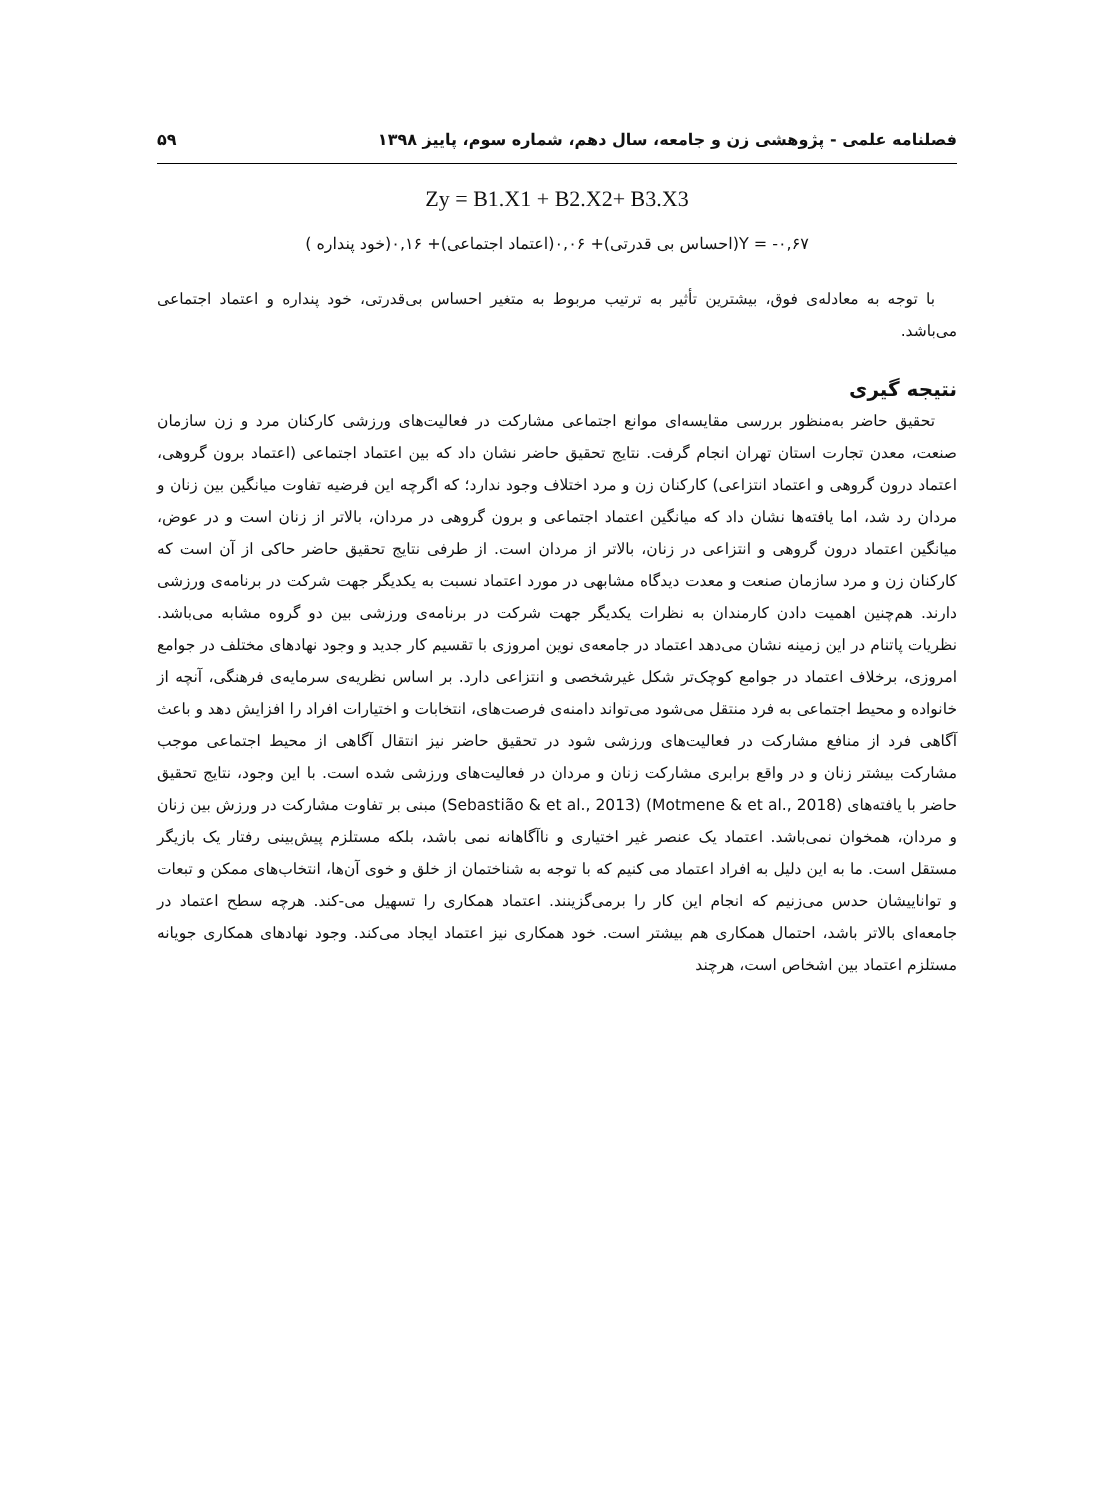فصلنامه علمی - پژوهشی زن و جامعه، سال دهم، شماره سوم، پاییز ۱۳۹۸ ۵۹
Zy = B1.X1 + B2.X2+ B3.X3
Y = -۰,۶۷(احساس بی قدرتی)+ ۰,۰۶(اعتماد اجتماعی)+ ۰,۱۶(خود پنداره )
با توجه به معادله‌ی فوق، بیشترین تأثیر به ترتیب مربوط به متغیر احساس بی‌قدرتی، خود پنداره و اعتماد اجتماعی می‌باشد.
نتیجه گیری
تحقیق حاضر به‌منظور بررسی مقایسه‌ای موانع اجتماعی مشارکت در فعالیت‌های ورزشی کارکنان مرد و زن سازمان صنعت، معدن تجارت استان تهران انجام گرفت. نتایج تحقیق حاضر نشان داد که بین اعتماد اجتماعی (اعتماد برون گروهی، اعتماد درون گروهی و اعتماد انتزاعی) کارکنان زن و مرد اختلاف وجود ندارد؛ که اگرچه این فرضیه تفاوت میانگین بین زنان و مردان رد شد، اما یافته‌ها نشان داد که میانگین اعتماد اجتماعی و برون گروهی در مردان، بالاتر از زنان است و در عوض، میانگین اعتماد درون گروهی و انتزاعی در زنان، بالاتر از مردان است. از طرفی نتایج تحقیق حاضر حاکی از آن است که کارکنان زن و مرد سازمان صنعت و معدت دیدگاه مشابهی در مورد اعتماد نسبت به یکدیگر جهت شرکت در برنامه‌ی ورزشی دارند. هم‌چنین اهمیت دادن کارمندان به نظرات یکدیگر جهت شرکت در برنامه‌ی ورزشی بین دو گروه مشابه می‌باشد. نظریات پاتنام در این زمینه نشان می‌دهد اعتماد در جامعه‌ی نوین امروزی با تقسیم کار جدید و وجود نهادهای مختلف در جوامع امروزی، برخلاف اعتماد در جوامع کوچک‌تر شکل غیرشخصی و انتزاعی دارد. بر اساس نظریه‌ی سرمایه‌ی فرهنگی، آنچه از خانواده و محیط اجتماعی به فرد منتقل می‌شود می‌تواند دامنه‌ی فرصت‌های، انتخابات و اختیارات افراد را افزایش دهد و باعث آگاهی فرد از منافع مشارکت در فعالیت‌های ورزشی شود در تحقیق حاضر نیز انتقال آگاهی از محیط اجتماعی موجب مشارکت بیشتر زنان و در واقع برابری مشارکت زنان و مردان در فعالیت‌های ورزشی شده است. با این وجود، نتایج تحقیق حاضر با یافته‌های (Motmene & et al., 2018) (Sebastião & et al., 2013) مبنی بر تفاوت مشارکت در ورزش بین زنان و مردان، همخوان نمی‌باشد. اعتماد یک عنصر غیر اختیاری و ناآگاهانه نمی باشد، بلکه مستلزم پیش‌بینی رفتار یک بازیگر مستقل است. ما به این دلیل به افراد اعتماد می کنیم که با توجه به شناختمان از خلق و خوی آن‌ها، انتخاب‌های ممکن و تبعات و تواناییشان حدس می‌زنیم که انجام این کار را برمی‌گزینند. اعتماد همکاری را تسهیل می-کند. هرچه سطح اعتماد در جامعه‌ای بالاتر باشد، احتمال همکاری هم بیشتر است. خود همکاری نیز اعتماد ایجاد می‌کند. وجود نهادهای همکاری جویانه مستلزم اعتماد بین اشخاص است، هرچند